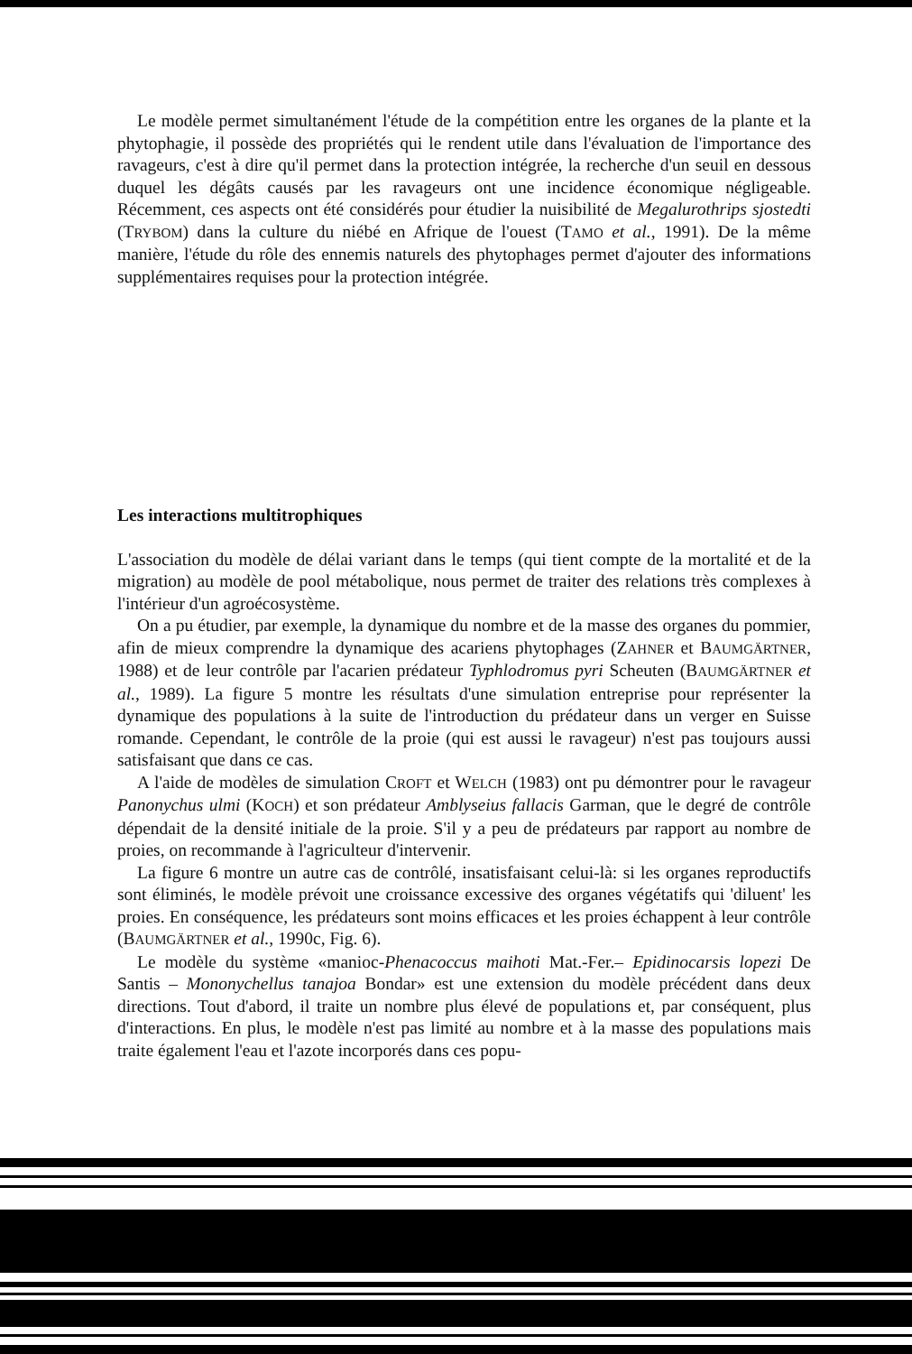Le modèle permet simultanément l'étude de la compétition entre les organes de la plante et la phytophagie, il possède des propriétés qui le rendent utile dans l'évaluation de l'importance des ravageurs, c'est à dire qu'il permet dans la protection intégrée, la recherche d'un seuil en dessous duquel les dégâts causés par les ravageurs ont une incidence économique négligeable. Récemment, ces aspects ont été considérés pour étudier la nuisibilité de Megalurothrips sjostedti (TRYBOM) dans la culture du niébé en Afrique de l'ouest (TAMO et al., 1991). De la même manière, l'étude du rôle des ennemis naturels des phytophages permet d'ajouter des informations supplémentaires requises pour la protection intégrée.
Les interactions multitrophiques
L'association du modèle de délai variant dans le temps (qui tient compte de la mortalité et de la migration) au modèle de pool métabolique, nous permet de traiter des relations très complexes à l'intérieur d'un agroécosystème.
On a pu étudier, par exemple, la dynamique du nombre et de la masse des organes du pommier, afin de mieux comprendre la dynamique des acariens phytophages (ZAHNER et BAUMGÄRTNER, 1988) et de leur contrôle par l'acarien prédateur Typhlodromus pyri Scheuten (BAUMGÄRTNER et al., 1989). La figure 5 montre les résultats d'une simulation entreprise pour représenter la dynamique des populations à la suite de l'introduction du prédateur dans un verger en Suisse romande. Cependant, le contrôle de la proie (qui est aussi le ravageur) n'est pas toujours aussi satisfaisant que dans ce cas.
A l'aide de modèles de simulation CROFT et WELCH (1983) ont pu démontrer pour le ravageur Panonychus ulmi (KOCH) et son prédateur Amblyseius fallacis Garman, que le degré de contrôle dépendait de la densité initiale de la proie. S'il y a peu de prédateurs par rapport au nombre de proies, on recommande à l'agriculteur d'intervenir.
La figure 6 montre un autre cas de contrôlé, insatisfaisant celui-là: si les organes reproductifs sont éliminés, le modèle prévoit une croissance excessive des organes végétatifs qui 'diluent' les proies. En conséquence, les prédateurs sont moins efficaces et les proies échappent à leur contrôle (BAUMGÄRTNER et al., 1990c, Fig. 6).
Le modèle du système «manioc-Phenacoccus maihoti Mat.-Fer.– Epidinocarsis lopezi De Santis – Mononychellus tanajoa Bondar» est une extension du modèle précédent dans deux directions. Tout d'abord, il traite un nombre plus élevé de populations et, par conséquent, plus d'interactions. En plus, le modèle n'est pas limité au nombre et à la masse des populations mais traite également l'eau et l'azote incorporés dans ces popu-